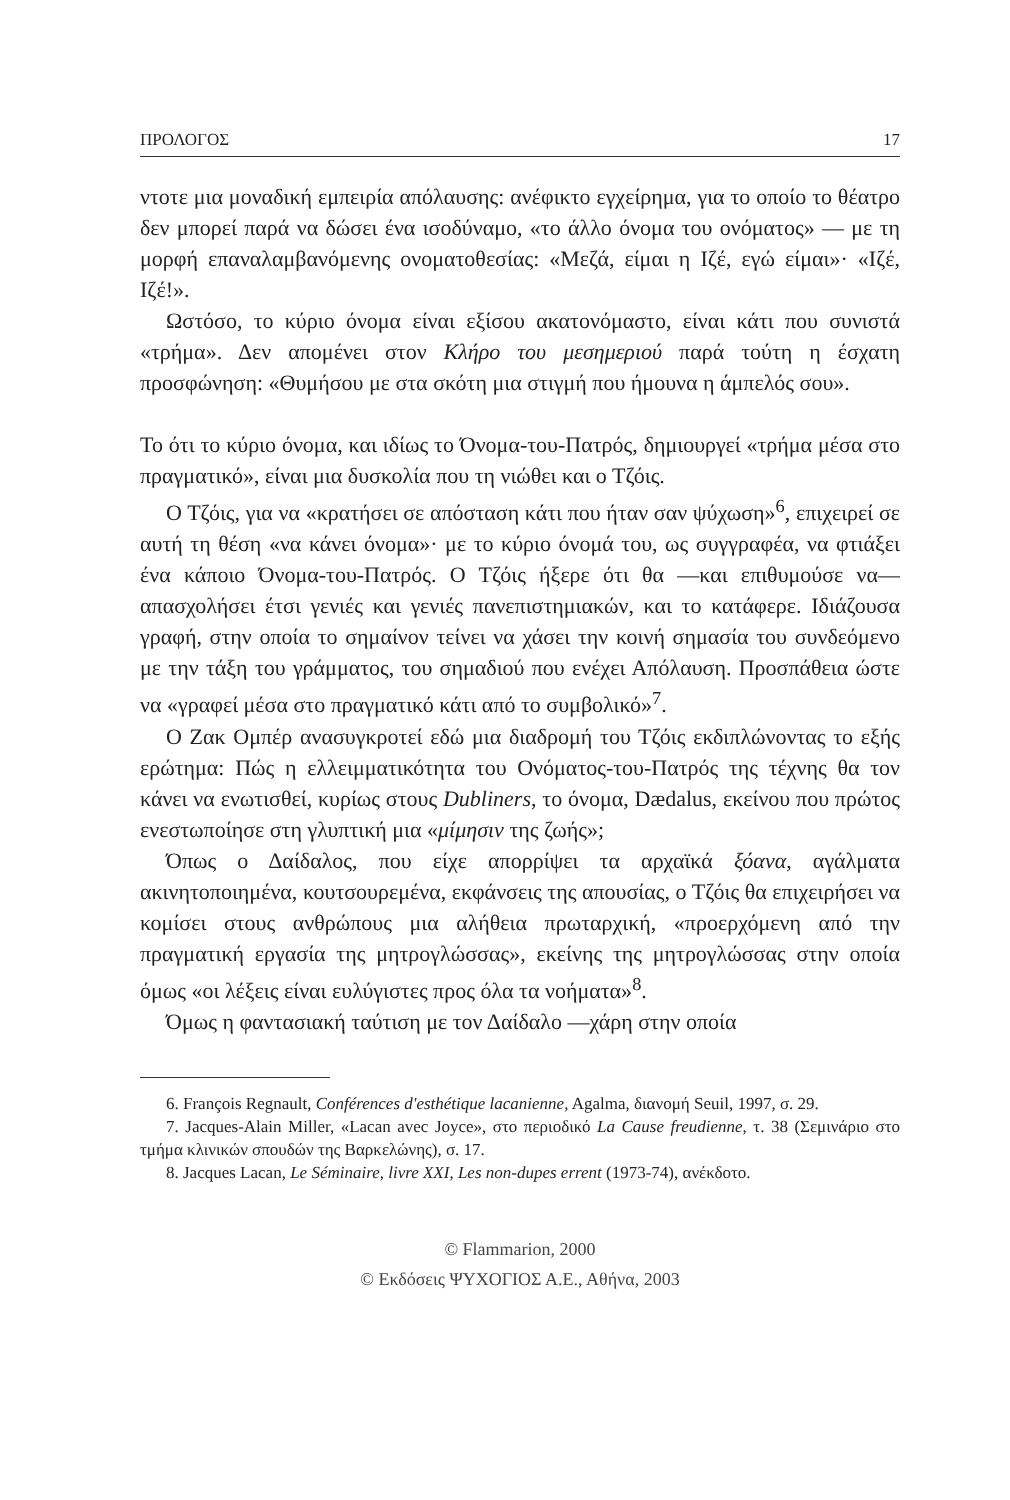ΠΡΟΛΟΓΟΣ 17
ντοτε μια μοναδική εμπειρία απόλαυσης: ανέφικτο εγχείρημα, για το οποίο το θέατρο δεν μπορεί παρά να δώσει ένα ισοδύναμο, «το άλλο όνομα του ονόματος» — με τη μορφή επαναλαμβανόμενης ονοματοθεσίας: «Μεζά, είμαι η Ιζέ, εγώ είμαι»· «Ιζέ, Ιζέ!».
Ωστόσο, το κύριο όνομα είναι εξίσου ακατονόμαστο, είναι κάτι που συνιστά «τρήμα». Δεν απομένει στον Κλήρο του μεσημεριού παρά τούτη η έσχατη προσφώνηση: «Θυμήσου με στα σκότη μια στιγμή που ήμουνα η άμπελός σου».
Το ότι το κύριο όνομα, και ιδίως το Όνομα-του-Πατρός, δημιουργεί «τρήμα μέσα στο πραγματικό», είναι μια δυσκολία που τη νιώθει και ο Τζόις.
Ο Τζόις, για να «κρατήσει σε απόσταση κάτι που ήταν σαν ψύχωση»<sup>6</sup>, επιχειρεί σε αυτή τη θέση «να κάνει όνομα»· με το κύριο όνομά του, ως συγγραφέα, να φτιάξει ένα κάποιο Όνομα-του-Πατρός. Ο Τζόις ήξερε ότι θα —και επιθυμούσε να— απασχολήσει έτσι γενιές και γενιές πανεπιστημιακών, και το κατάφερε. Ιδιάζουσα γραφή, στην οποία το σημαίνον τείνει να χάσει την κοινή σημασία του συνδεόμενο με την τάξη του γράμματος, του σημαδιού που ενέχει Απόλαυση. Προσπάθεια ώστε να «γραφεί μέσα στο πραγματικό κάτι από το συμβολικό»<sup>7</sup>.
Ο Ζακ Ομπέρ ανασυγκροτεί εδώ μια διαδρομή του Τζόις εκδιπλώνοντας το εξής ερώτημα: Πώς η ελλειμματικότητα του Ονόματος-του-Πατρός της τέχνης θα τον κάνει να ενωτισθεί, κυρίως στους Dubliners, το όνομα, Dædalus, εκείνου που πρώτος ενεστωποίησε στη γλυπτική μια «μίμησιν της ζωής»;
Όπως ο Δαίδαλος, που είχε απορρίψει τα αρχαϊκά ξόανα, αγάλματα ακινητοποιημένα, κουτσουρεμένα, εκφάνσεις της απουσίας, ο Τζόις θα επιχειρήσει να κομίσει στους ανθρώπους μια αλήθεια πρωταρχική, «προερχόμενη από την πραγματική εργασία της μητρογλώσσας», εκείνης της μητρογλώσσας στην οποία όμως «οι λέξεις είναι ευλύγιστες προς όλα τα νοήματα»<sup>8</sup>.
Όμως η φαντασιακή ταύτιση με τον Δαίδαλο —χάρη στην οποία
6. François Regnault, Conférences d'esthétique lacanienne, Agalma, διανομή Seuil, 1997, σ. 29.
7. Jacques-Alain Miller, «Lacan avec Joyce», στο περιοδικό La Cause freudienne, τ. 38 (Σεμινάριο στο τμήμα κλινικών σπουδών της Βαρκελώνης), σ. 17.
8. Jacques Lacan, Le Séminaire, livre XXI, Les non-dupes errent (1973-74), ανέκδοτο.
© Flammarion, 2000
© Εκδόσεις ΨΥΧΟΓΙΟΣ Α.Ε., Αθήνα, 2003